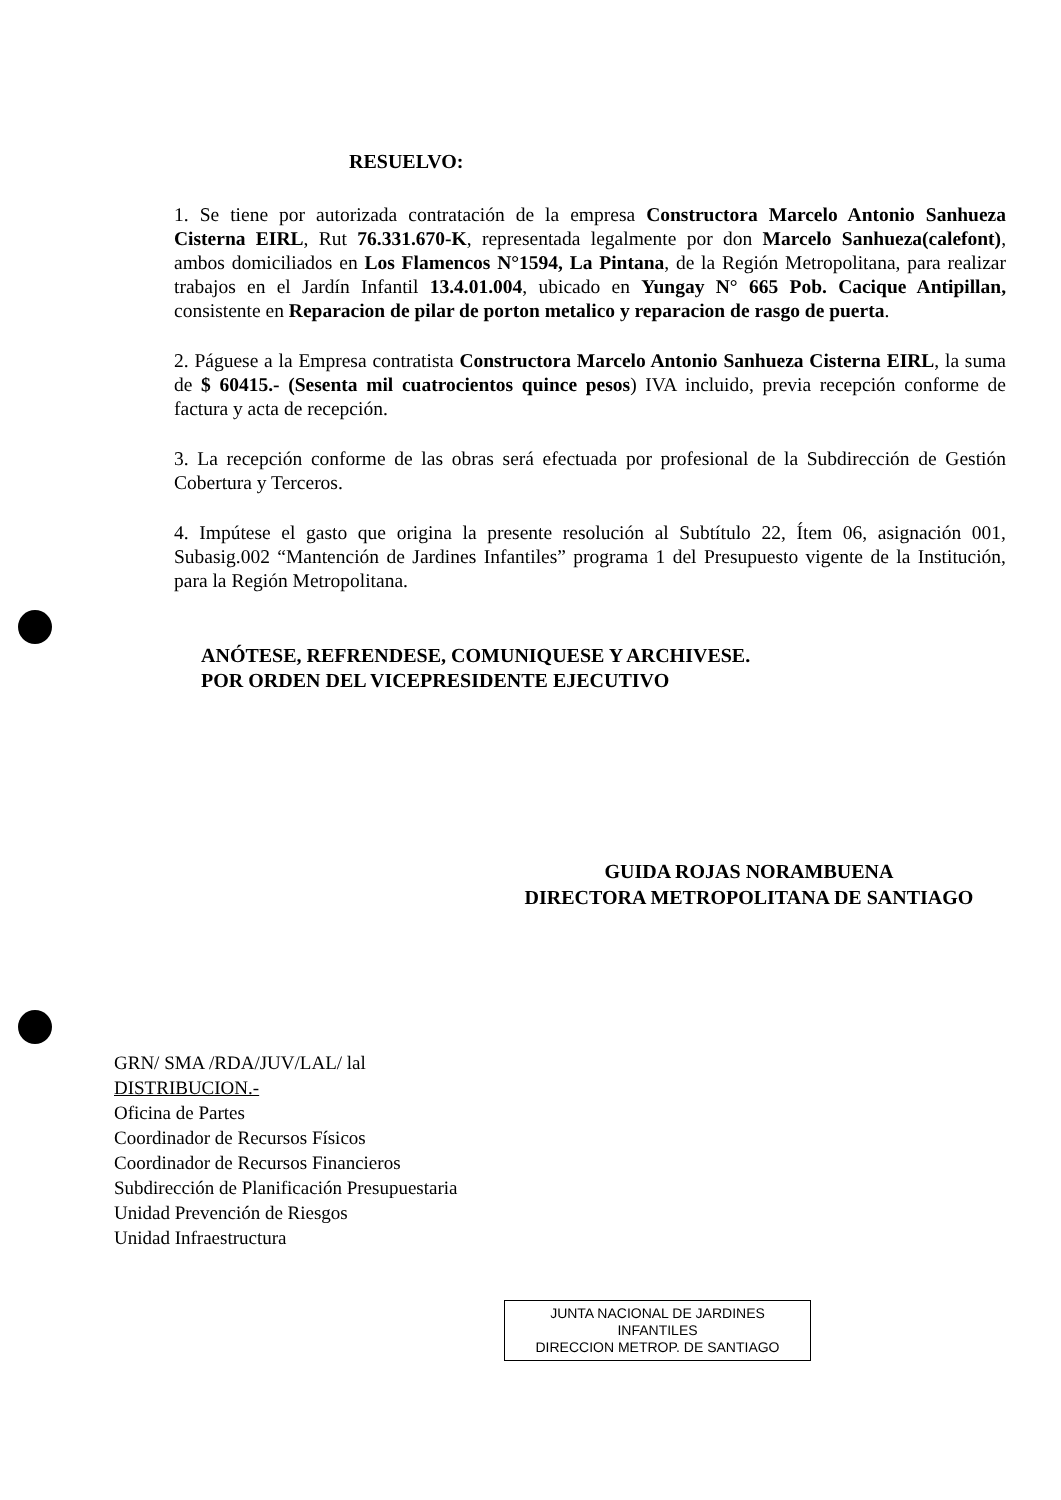RESUELVO:
1. Se tiene por autorizada contratación de la empresa Constructora Marcelo Antonio Sanhueza Cisterna EIRL, Rut 76.331.670-K, representada legalmente por don Marcelo Sanhueza(calefont), ambos domiciliados en Los Flamencos N°1594, La Pintana, de la Región Metropolitana, para realizar trabajos en el Jardín Infantil 13.4.01.004, ubicado en Yungay N° 665 Pob. Cacique Antipillan, consistente en Reparacion de pilar de porton metalico y reparacion de rasgo de puerta.
2. Páguese a la Empresa contratista Constructora Marcelo Antonio Sanhueza Cisterna EIRL, la suma de $ 60415.- (Sesenta mil cuatrocientos quince pesos) IVA incluido, previa recepción conforme de factura y acta de recepción.
3. La recepción conforme de las obras será efectuada por profesional de la Subdirección de Gestión Cobertura y Terceros.
4. Impútese el gasto que origina la presente resolución al Subtítulo 22, Ítem 06, asignación 001, Subasig.002 “Mantención de Jardines Infantiles” programa 1 del Presupuesto vigente de la Institución, para la Región Metropolitana.
ANÓTESE, REFRENDESE, COMUNIQUESE Y ARCHIVESE.
POR ORDEN DEL VICEPRESIDENTE EJECUTIVO
GUIDA ROJAS NORAMBUENA
DIRECTORA METROPOLITANA DE SANTIAGO
GRN/ SMA /RDA/JUV/LAL/ lal
DISTRIBUCION.-
Oficina de Partes
Coordinador de Recursos Físicos
Coordinador de Recursos Financieros
Subdirección de Planificación Presupuestaria
Unidad Prevención de Riesgos
Unidad Infraestructura
JUNTA NACIONAL DE JARDINES
INFANTILES
DIRECCION METROP. DE SANTIAGO